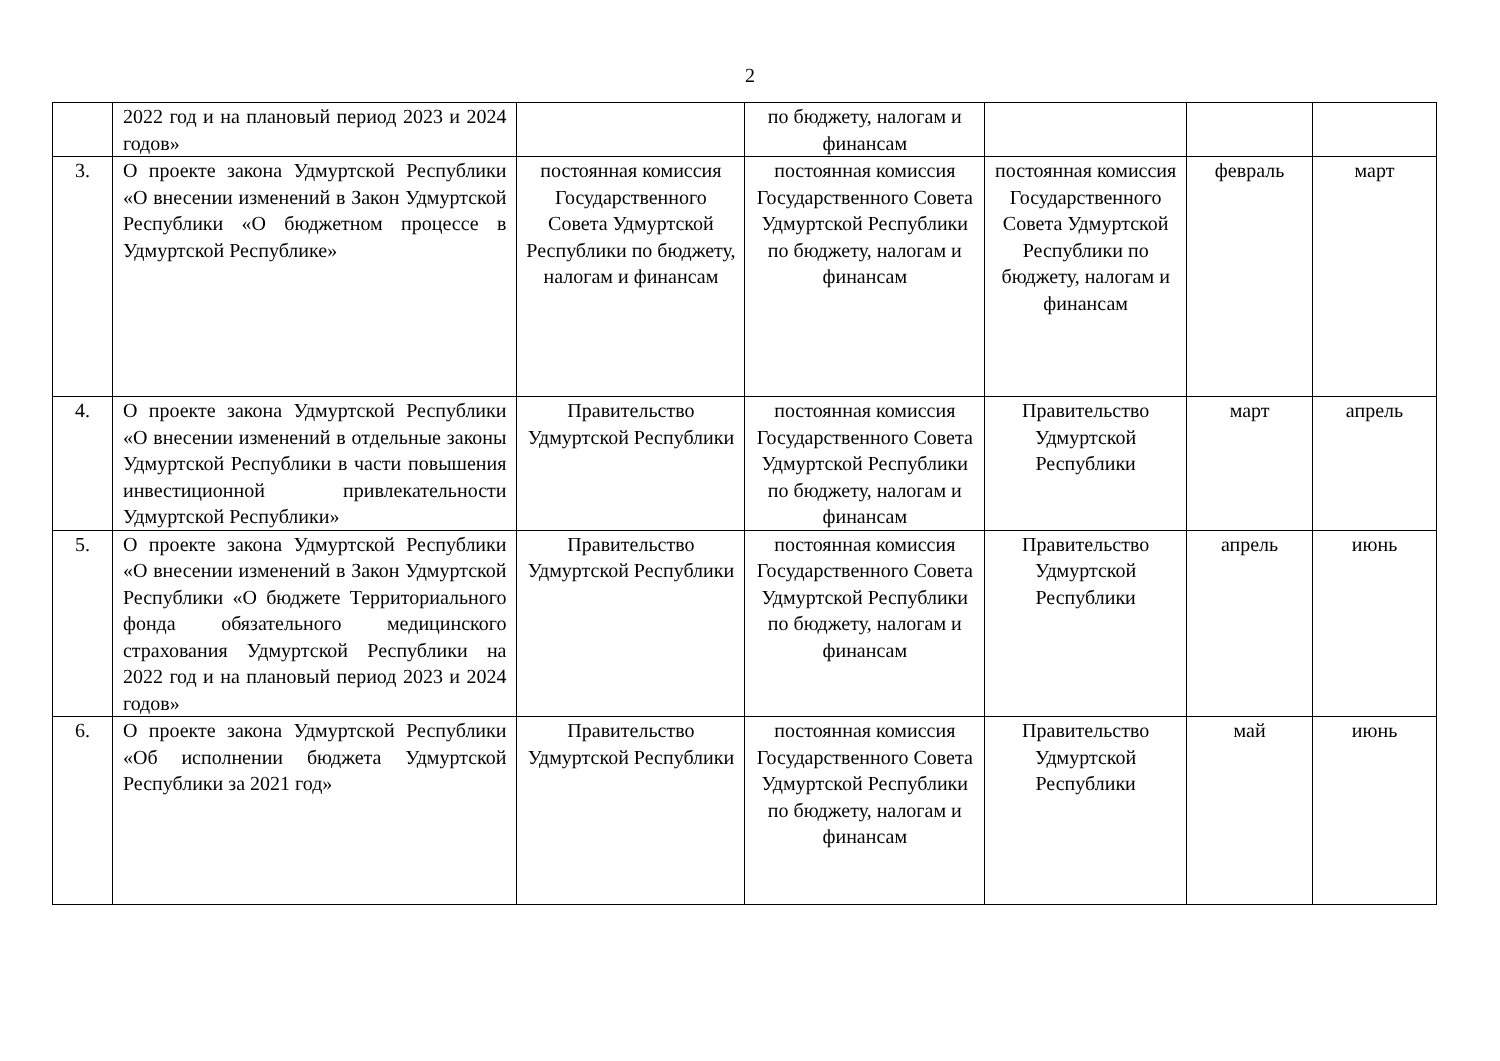2
| | 2022 год и на плановый период 2023 и 2024 годов» | | по бюджету, налогам и финансам | | | |
| 3. | О проекте закона Удмуртской Республики «О внесении изменений в Закон Удмуртской Республики «О бюджетном процессе в Удмуртской Республике» | постоянная комиссия Государственного Совета Удмуртской Республики по бюджету, налогам и финансам | постоянная комиссия Государственного Совета Удмуртской Республики по бюджету, налогам и финансам | постоянная комиссия Государственного Совета Удмуртской Республики по бюджету, налогам и финансам | февраль | март |
| 4. | О проекте закона Удмуртской Республики «О внесении изменений в отдельные законы Удмуртской Республики в части повышения инвестиционной привлекательности Удмуртской Республики» | Правительство Удмуртской Республики | постоянная комиссия Государственного Совета Удмуртской Республики по бюджету, налогам и финансам | Правительство Удмуртской Республики | март | апрель |
| 5. | О проекте закона Удмуртской Республики «О внесении изменений в Закон Удмуртской Республики «О бюджете Территориального фонда обязательного медицинского страхования Удмуртской Республики на 2022 год и на плановый период 2023 и 2024 годов» | Правительство Удмуртской Республики | постоянная комиссия Государственного Совета Удмуртской Республики по бюджету, налогам и финансам | Правительство Удмуртской Республики | апрель | июнь |
| 6. | О проекте закона Удмуртской Республики «Об исполнении бюджета Удмуртской Республики за 2021 год» | Правительство Удмуртской Республики | постоянная комиссия Государственного Совета Удмуртской Республики по бюджету, налогам и финансам | Правительство Удмуртской Республики | май | июнь |